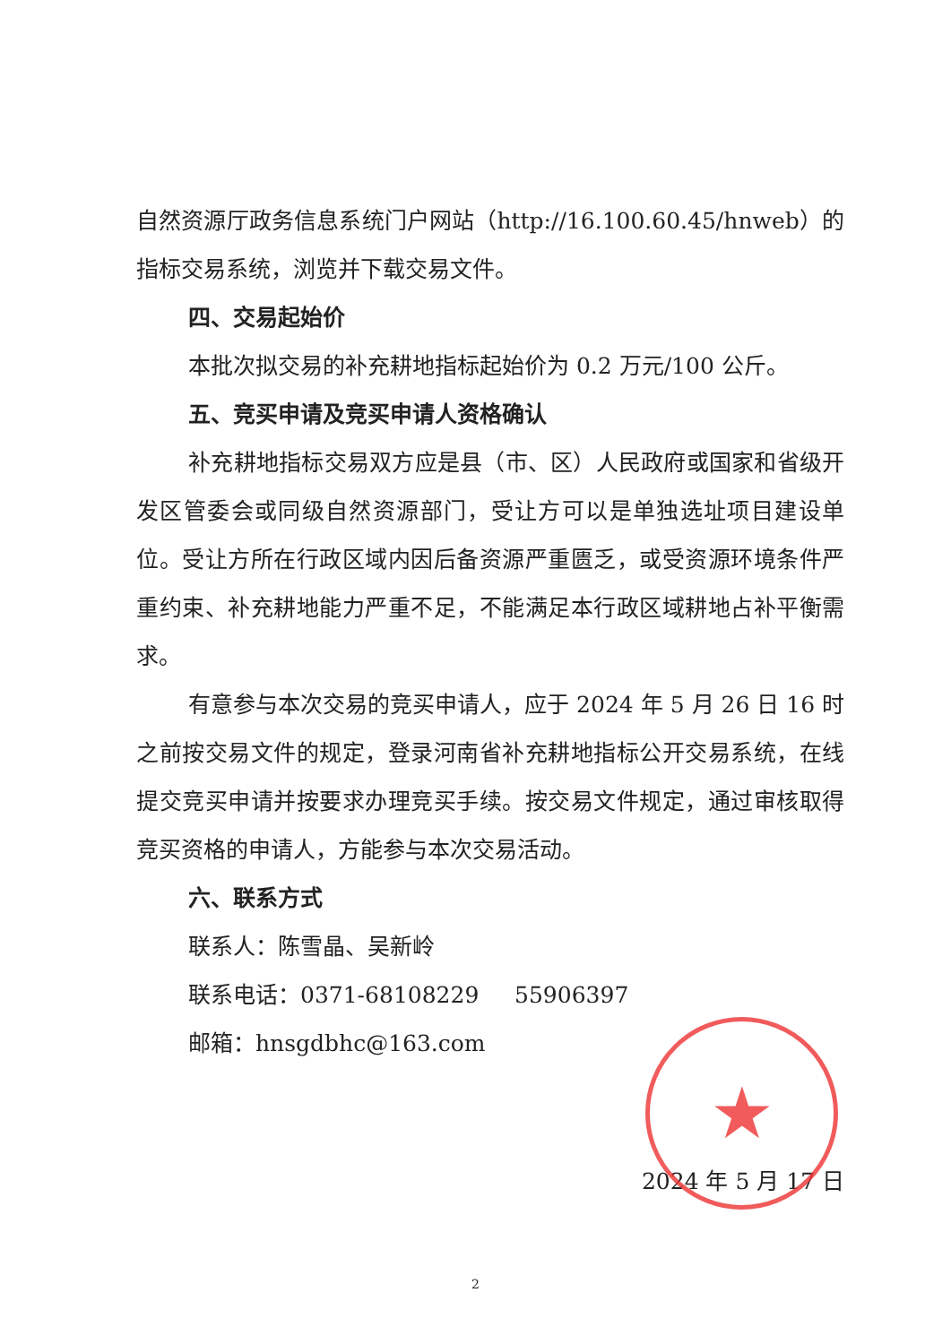自然资源厅政务信息系统门户网站（http://16.100.60.45/hnweb）的指标交易系统，浏览并下载交易文件。
四、交易起始价
本批次拟交易的补充耕地指标起始价为 0.2 万元/100 公斤。
五、竞买申请及竞买申请人资格确认
补充耕地指标交易双方应是县（市、区）人民政府或国家和省级开发区管委会或同级自然资源部门，受让方可以是单独选址项目建设单位。受让方所在行政区域内因后备资源严重匮乏，或受资源环境条件严重约束、补充耕地能力严重不足，不能满足本行政区域耕地占补平衡需求。
有意参与本次交易的竞买申请人，应于 2024 年 5 月 26 日 16 时之前按交易文件的规定，登录河南省补充耕地指标公开交易系统，在线提交竞买申请并按要求办理竞买手续。按交易文件规定，通过审核取得竞买资格的申请人，方能参与本次交易活动。
六、联系方式
联系人：陈雪晶、吴新岭
联系电话：0371-68108229 55906397
邮箱：hnsgdbhc@163.com
2024 年 5 月 17 日
★
2